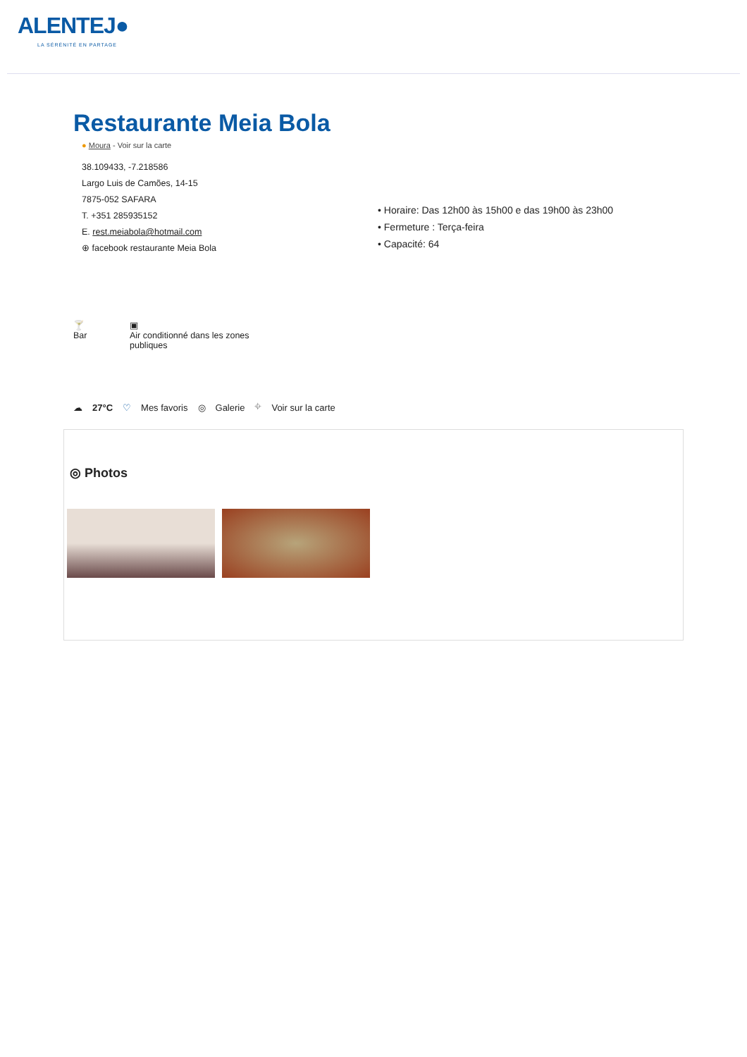ALENTEJ●
LA SÉRÉNITÉ EN PARTAGE
Restaurante Meia Bola
● Moura - Voir sur la carte
38.109433, -7.218586
Largo Luis de Camões, 14-15
7875-052 SAFARA
T. +351 285935152
E. rest.meiabola@hotmail.com
⊕ facebook restaurante Meia Bola
• Horaire: Das 12h00 às 15h00 e das 19h00 às 23h00
• Fermeture : Terça-feira
• Capacité: 64
🍸
Bar
▣
Air conditionné dans les zones publiques
☁ 27°C ♡ Mes favoris ◎ Galerie ⌖ Voir sur la carte
◎ Photos